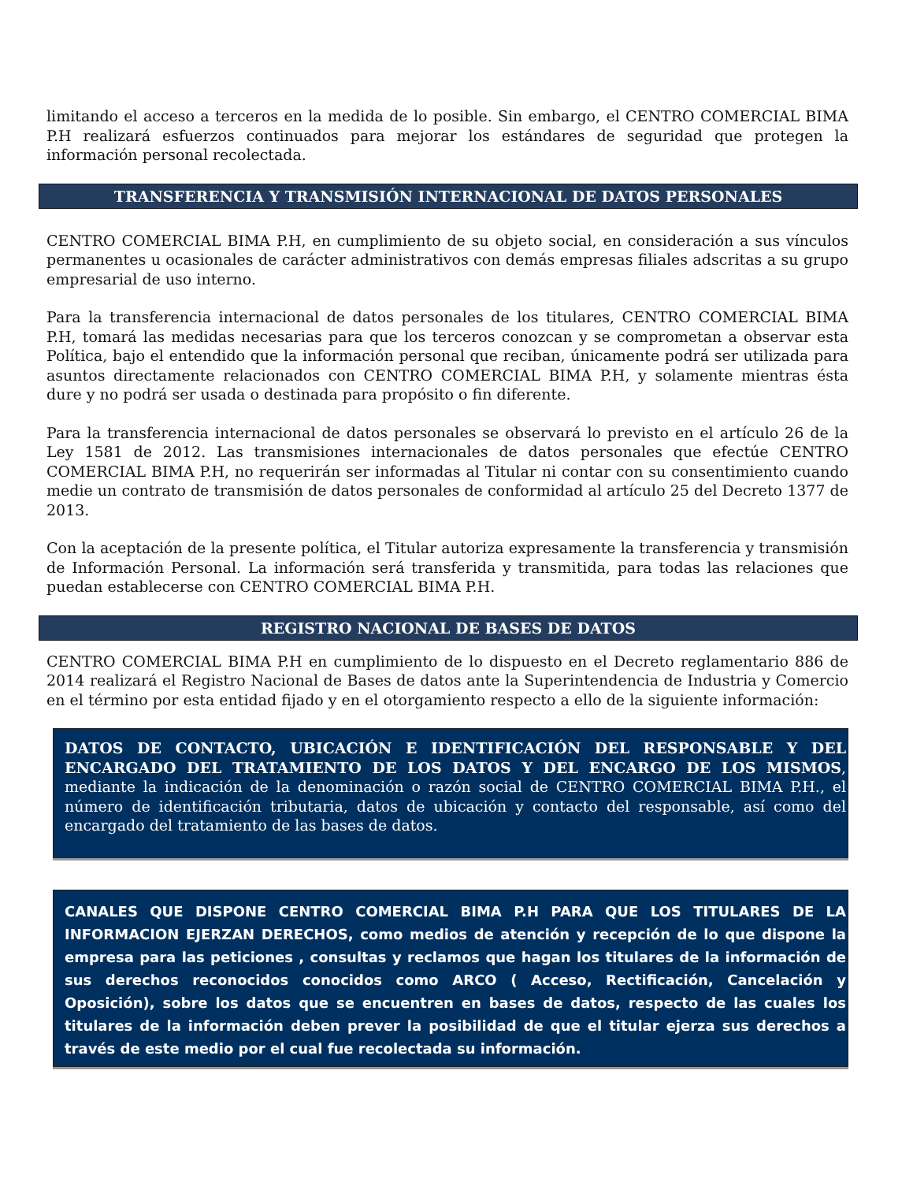limitando el acceso a terceros en la medida de lo posible. Sin embargo, el CENTRO COMERCIAL BIMA P.H realizará esfuerzos continuados para mejorar los estándares de seguridad que protegen la información personal recolectada.
TRANSFERENCIA Y TRANSMISIÓN INTERNACIONAL DE DATOS PERSONALES
CENTRO COMERCIAL BIMA P.H, en cumplimiento de su objeto social, en consideración a sus vínculos permanentes u ocasionales de carácter administrativos con demás empresas filiales adscritas a su grupo empresarial de uso interno.
Para la transferencia internacional de datos personales de los titulares, CENTRO COMERCIAL BIMA P.H, tomará las medidas necesarias para que los terceros conozcan y se comprometan a observar esta Política, bajo el entendido que la información personal que reciban, únicamente podrá ser utilizada para asuntos directamente relacionados con CENTRO COMERCIAL BIMA P.H, y solamente mientras ésta dure y no podrá ser usada o destinada para propósito o fin diferente.
Para la transferencia internacional de datos personales se observará lo previsto en el artículo 26 de la Ley 1581 de 2012. Las transmisiones internacionales de datos personales que efectúe CENTRO COMERCIAL BIMA P.H, no requerirán ser informadas al Titular ni contar con su consentimiento cuando medie un contrato de transmisión de datos personales de conformidad al artículo 25 del Decreto 1377 de 2013.
Con la aceptación de la presente política, el Titular autoriza expresamente la transferencia y transmisión de Información Personal. La información será transferida y transmitida, para todas las relaciones que puedan establecerse con CENTRO COMERCIAL BIMA P.H.
REGISTRO NACIONAL DE BASES DE DATOS
CENTRO COMERCIAL BIMA P.H en cumplimiento de lo dispuesto en el Decreto reglamentario 886 de 2014 realizará el Registro Nacional de Bases de datos ante la Superintendencia de Industria y Comercio en el término por esta entidad fijado y en el otorgamiento respecto a ello de la siguiente información:
DATOS DE CONTACTO, UBICACIÓN E IDENTIFICACIÓN DEL RESPONSABLE Y DEL ENCARGADO DEL TRATAMIENTO DE LOS DATOS Y DEL ENCARGO DE LOS MISMOS, mediante la indicación de la denominación o razón social de CENTRO COMERCIAL BIMA P.H., el número de identificación tributaria, datos de ubicación y contacto del responsable, así como del encargado del tratamiento de las bases de datos.
CANALES QUE DISPONE CENTRO COMERCIAL BIMA P.H PARA QUE LOS TITULARES DE LA INFORMACION EJERZAN DERECHOS, como medios de atención y recepción de lo que dispone la empresa para las peticiones , consultas y reclamos que hagan los titulares de la información de sus derechos reconocidos conocidos como ARCO ( Acceso, Rectificación, Cancelación y Oposición), sobre los datos que se encuentren en bases de datos, respecto de las cuales los titulares de la información deben prever la posibilidad de que el titular ejerza sus derechos a través de este medio por el cual fue recolectada su información.